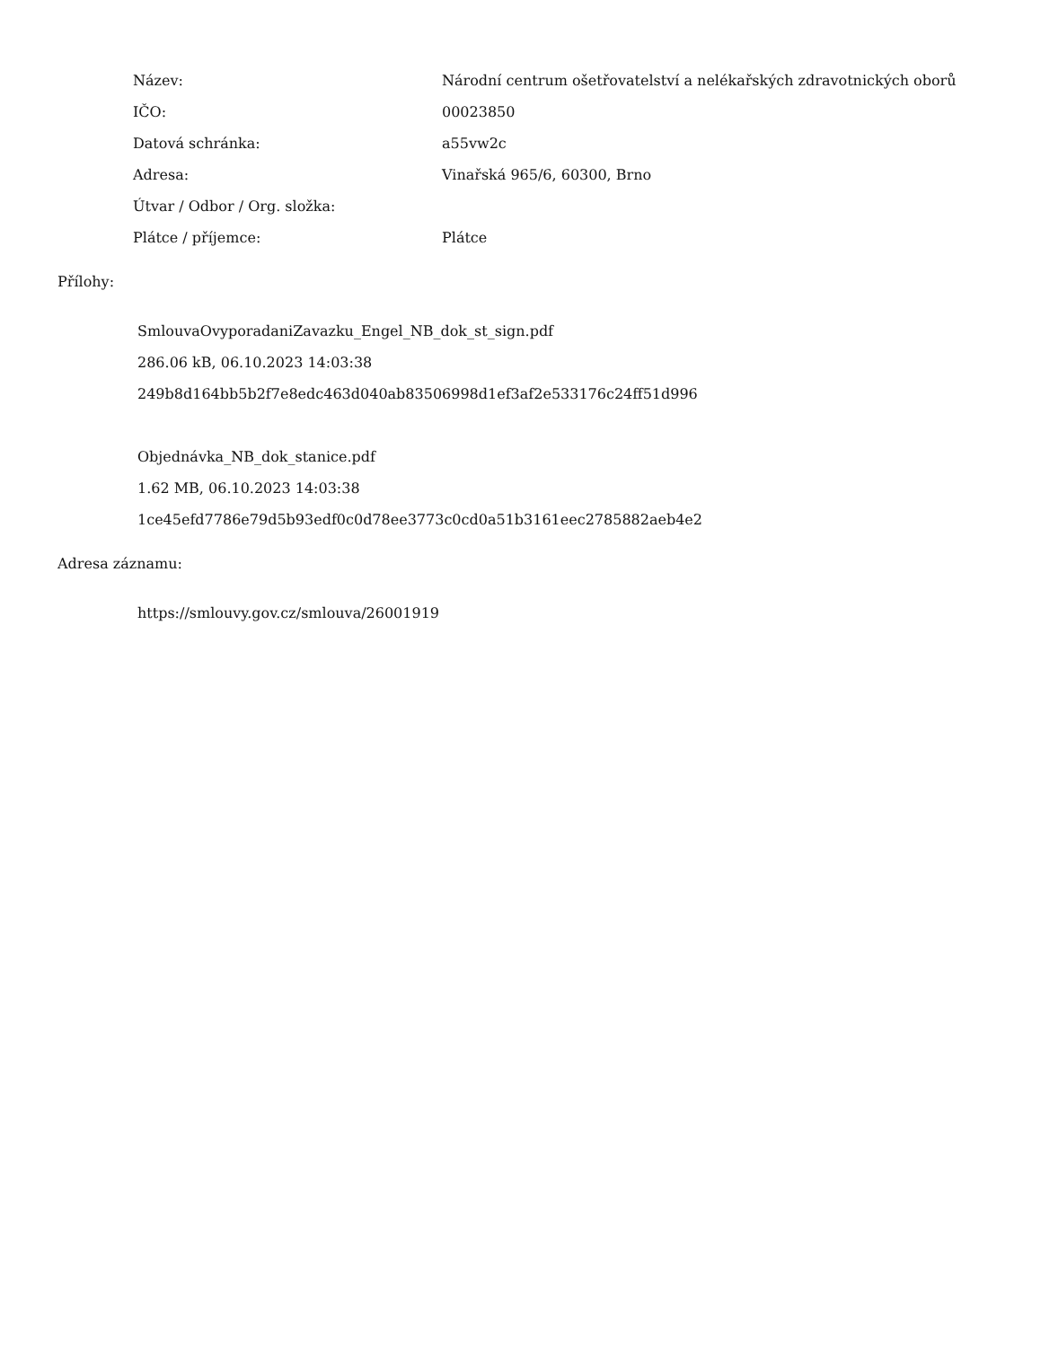| Název: | Národní centrum ošetřovatelství a nelékařských zdravotnických oborů |
| IČO: | 00023850 |
| Datová schránka: | a55vw2c |
| Adresa: | Vinařská 965/6, 60300, Brno |
| Útvar / Odbor / Org. složka: | |
| Plátce / příjemce: | Plátce |
Přílohy:
SmlouvaOvyporadaniZavazku_Engel_NB_dok_st_sign.pdf
286.06 kB, 06.10.2023 14:03:38
249b8d164bb5b2f7e8edc463d040ab83506998d1ef3af2e533176c24ff51d996
Objednávka_NB_dok_stanice.pdf
1.62 MB, 06.10.2023 14:03:38
1ce45efd7786e79d5b93edf0c0d78ee3773c0cd0a51b3161eec2785882aeb4e2
Adresa záznamu:
https://smlouvy.gov.cz/smlouva/26001919